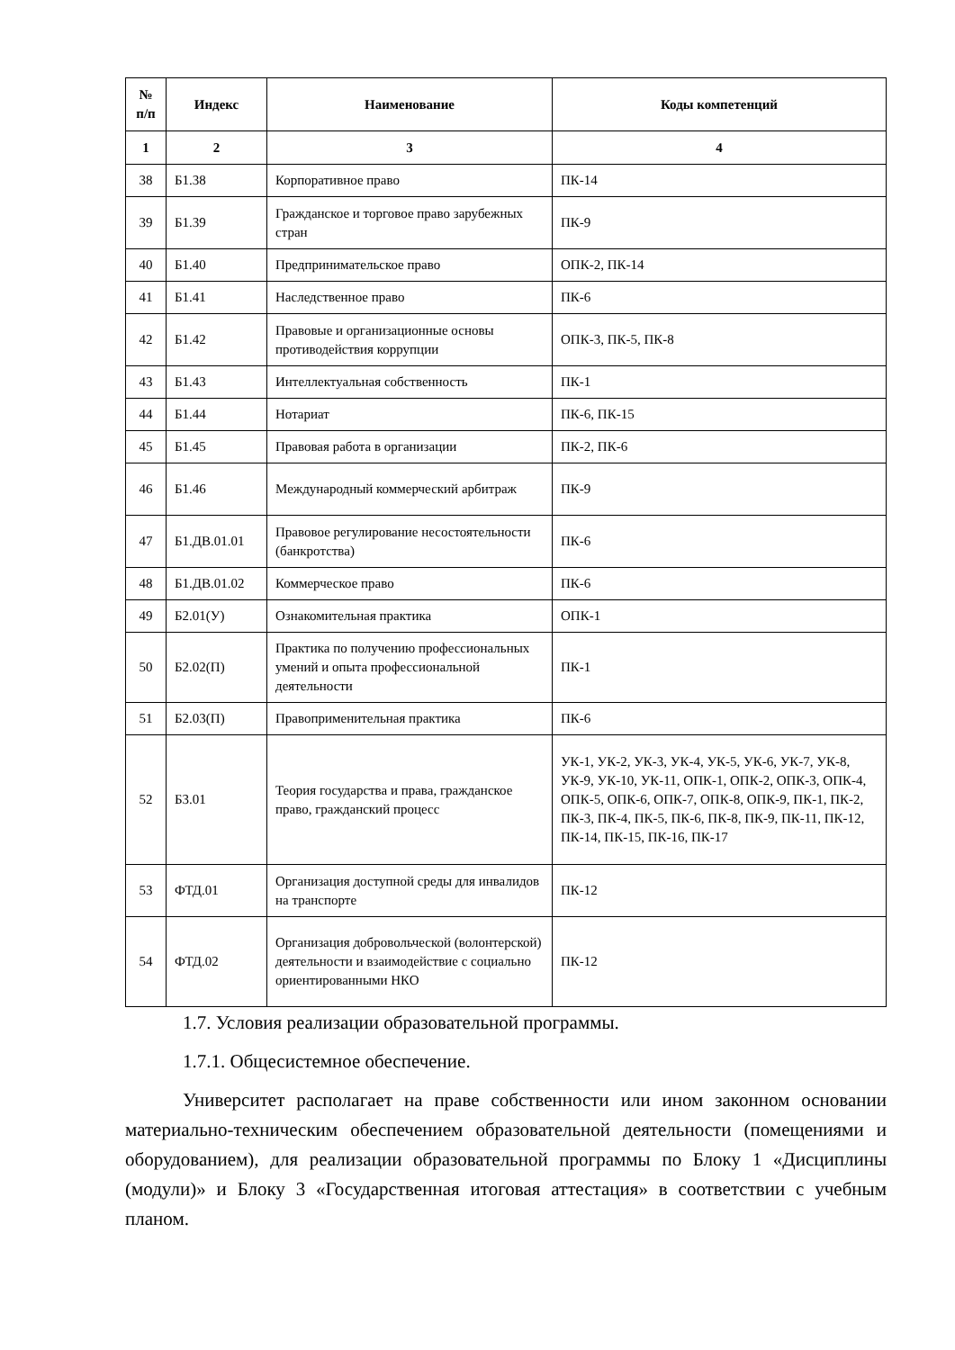| № п/п | Индекс | Наименование | Коды компетенций |
| --- | --- | --- | --- |
| 1 | 2 | 3 | 4 |
| 38 | Б1.38 | Корпоративное право | ПК-14 |
| 39 | Б1.39 | Гражданское и торговое право зарубежных стран | ПК-9 |
| 40 | Б1.40 | Предпринимательское право | ОПК-2, ПК-14 |
| 41 | Б1.41 | Наследственное право | ПК-6 |
| 42 | Б1.42 | Правовые и организационные основы противодействия коррупции | ОПК-3, ПК-5, ПК-8 |
| 43 | Б1.43 | Интеллектуальная собственность | ПК-1 |
| 44 | Б1.44 | Нотариат | ПК-6, ПК-15 |
| 45 | Б1.45 | Правовая работа в организации | ПК-2, ПК-6 |
| 46 | Б1.46 | Международный коммерческий арбитраж | ПК-9 |
| 47 | Б1.ДВ.01.01 | Правовое регулирование несостоятельности (банкротства) | ПК-6 |
| 48 | Б1.ДВ.01.02 | Коммерческое право | ПК-6 |
| 49 | Б2.01(У) | Ознакомительная практика | ОПК-1 |
| 50 | Б2.02(П) | Практика по получению профессиональных умений и опыта профессиональной деятельности | ПК-1 |
| 51 | Б2.03(П) | Правоприменительная практика | ПК-6 |
| 52 | Б3.01 | Теория государства и права, гражданское право, гражданский процесс | УК-1, УК-2, УК-3, УК-4, УК-5, УК-6, УК-7, УК-8, УК-9, УК-10, УК-11, ОПК-1, ОПК-2, ОПК-3, ОПК-4, ОПК-5, ОПК-6, ОПК-7, ОПК-8, ОПК-9, ПК-1, ПК-2, ПК-3, ПК-4, ПК-5, ПК-6, ПК-8, ПК-9, ПК-11, ПК-12, ПК-14, ПК-15, ПК-16, ПК-17 |
| 53 | ФТД.01 | Организация доступной среды для инвалидов на транспорте | ПК-12 |
| 54 | ФТД.02 | Организация добровольческой (волонтерской) деятельности и взаимодействие с социально ориентированными НКО | ПК-12 |
1.7. Условия реализации образовательной программы.
1.7.1. Общесистемное обеспечение.
Университет располагает на праве собственности или ином законном основании материально-техническим обеспечением образовательной деятельности (помещениями и оборудованием), для реализации образовательной программы по Блоку 1 «Дисциплины (модули)» и Блоку 3 «Государственная итоговая аттестация» в соответствии с учебным планом.